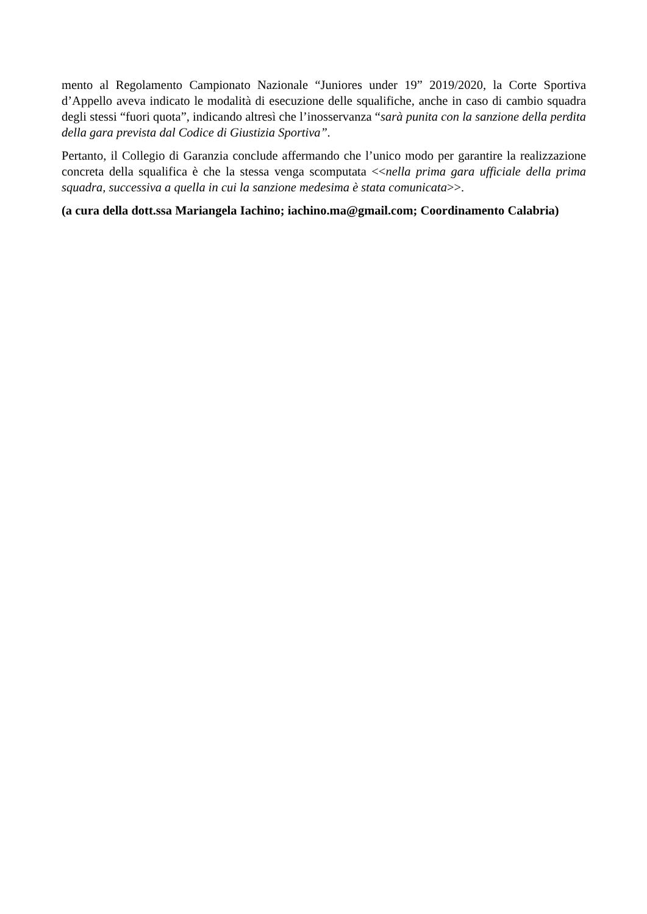mento al Regolamento Campionato Nazionale “Juniores under 19” 2019/2020, la Corte Sportiva d’Appello aveva indicato le modalità di esecuzione delle squalifiche, anche in caso di cambio squadra degli stessi “fuori quota”, indicando altresì che l’inosservanza “sarà punita con la sanzione della perdita della gara prevista dal Codice di Giustizia Sportiva”.
Pertanto, il Collegio di Garanzia conclude affermando che l’unico modo per garantire la realizzazione concreta della squalifica è che la stessa venga scomputata <<nella prima gara ufficiale della prima squadra, successiva a quella in cui la sanzione medesima è stata comunicata>>.
(a cura della dott.ssa Mariangela Iachino; iachino.ma@gmail.com; Coordinamento Calabria)